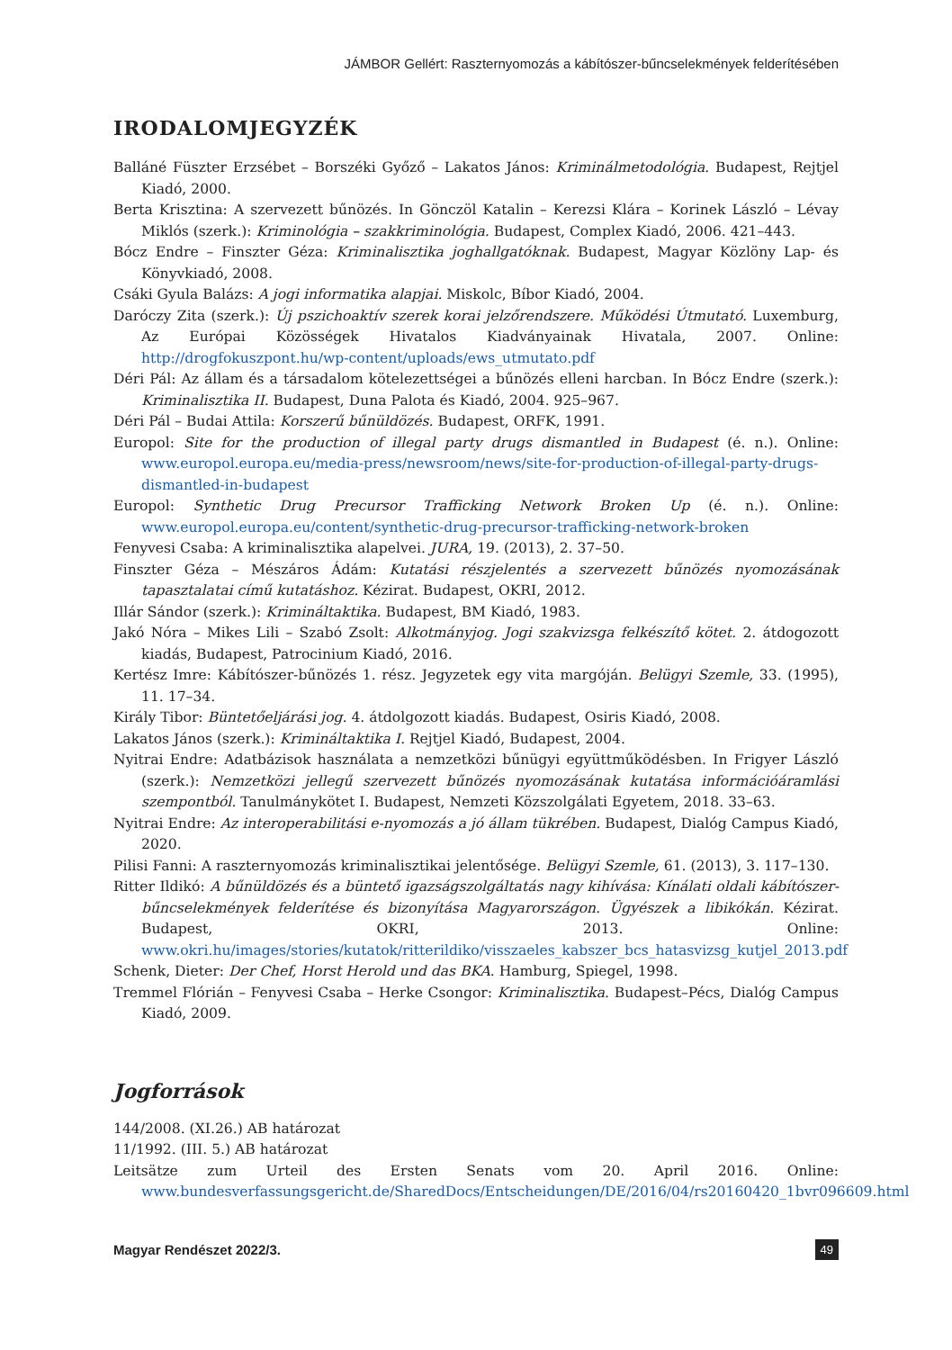JÁMBOR Gellért: Raszternyomozás a kábítószer-bűncselekmények felderítésében
IRODALOMJEGYZÉK
Balláné Füszter Erzsébet – Borszéki Győző – Lakatos János: Kriminálmetodológia. Budapest, Rejtjel Kiadó, 2000.
Berta Krisztina: A szervezett bűnözés. In Gönczöl Katalin – Kerezsi Klára – Korinek László – Lévay Miklós (szerk.): Kriminológia – szakkriminológia. Budapest, Complex Kiadó, 2006. 421–443.
Bócz Endre – Finszter Géza: Kriminalisztika joghallgatóknak. Budapest, Magyar Közlöny Lap- és Könyvkiadó, 2008.
Csáki Gyula Balázs: A jogi informatika alapjai. Miskolc, Bíbor Kiadó, 2004.
Daróczy Zita (szerk.): Új pszichoaktív szerek korai jelzőrendszere. Működési Útmutató. Luxemburg, Az Európai Közösségek Hivatalos Kiadványainak Hivatala, 2007. Online: http://drogfokuszpont.hu/wp-content/uploads/ews_utmutato.pdf
Déri Pál: Az állam és a társadalom kötelezettségei a bűnözés elleni harcban. In Bócz Endre (szerk.): Kriminalisztika II. Budapest, Duna Palota és Kiadó, 2004. 925–967.
Déri Pál – Budai Attila: Korszerű bűnüldözés. Budapest, ORFK, 1991.
Europol: Site for the production of illegal party drugs dismantled in Budapest (é. n.). Online: www.europol.europa.eu/media-press/newsroom/news/site-for-production-of-illegal-party-drugs-dismantled-in-budapest
Europol: Synthetic Drug Precursor Trafficking Network Broken Up (é. n.). Online: www.europol.europa.eu/content/synthetic-drug-precursor-trafficking-network-broken
Fenyvesi Csaba: A kriminalisztika alapelvei. JURA, 19. (2013), 2. 37–50.
Finszter Géza – Mészáros Ádám: Kutatási részjelentés a szervezett bűnözés nyomozásának tapasztalatai című kutatáshoz. Kézirat. Budapest, OKRI, 2012.
Illár Sándor (szerk.): Krimináltaktika. Budapest, BM Kiadó, 1983.
Jakó Nóra – Mikes Lili – Szabó Zsolt: Alkotmányjog. Jogi szakvizsga felkészítő kötet. 2. átdogozott kiadás, Budapest, Patrocinium Kiadó, 2016.
Kertész Imre: Kábítószer-bűnözés 1. rész. Jegyzetek egy vita margóján. Belügyi Szemle, 33. (1995), 11. 17–34.
Király Tibor: Büntetőeljárási jog. 4. átdolgozott kiadás. Budapest, Osiris Kiadó, 2008.
Lakatos János (szerk.): Krimináltaktika I. Rejtjel Kiadó, Budapest, 2004.
Nyitrai Endre: Adatbázisok használata a nemzetközi bűnügyi együttműködésben. In Frigyer László (szerk.): Nemzetközi jellegű szervezett bűnözés nyomozásának kutatása információáramlási szempontból. Tanulmánykötet I. Budapest, Nemzeti Közszolgálati Egyetem, 2018. 33–63.
Nyitrai Endre: Az interoperabilitási e-nyomozás a jó állam tükrében. Budapest, Dialóg Campus Kiadó, 2020.
Pilisi Fanni: A raszternyomozás kriminalisztikai jelentősége. Belügyi Szemle, 61. (2013), 3. 117–130.
Ritter Ildikó: A bűnüldözés és a büntető igazságszolgáltatás nagy kihívása: Kínálati oldali kábítószer-bűncselekmények felderítése és bizonyítása Magyarországon. Ügyészek a libikókán. Kézirat. Budapest, OKRI, 2013. Online: www.okri.hu/images/stories/kutatok/ritterildiko/visszaeles_kabszer_bcs_hatasvizsg_kutjel_2013.pdf
Schenk, Dieter: Der Chef, Horst Herold und das BKA. Hamburg, Spiegel, 1998.
Tremmel Flórián – Fenyvesi Csaba – Herke Csongor: Kriminalisztika. Budapest–Pécs, Dialóg Campus Kiadó, 2009.
Jogforrások
144/2008. (XI.26.) AB határozat
11/1992. (III. 5.) AB határozat
Leitsätze zum Urteil des Ersten Senats vom 20. April 2016. Online: www.bundesverfassungsgericht.de/SharedDocs/Entscheidungen/DE/2016/04/rs20160420_1bvr096609.html
Magyar Rendészet 2022/3. 49